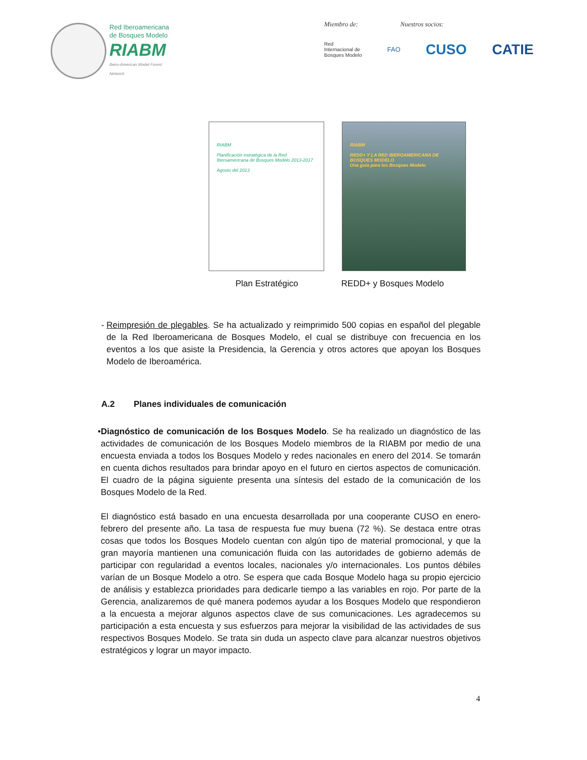Red Iberoamericana
de Bosques Modelo
RIABM
Ibero-American Model Forest Network
Miembro de: Nuestros socios:
Red
Internacional de
Bosques Modelo FAO CUSO CATIE
RIABM
Planificación estratégica de la Red Iberoamericana de Bosques Modelo 2013-2017
Agosto del 2013
RIABM
REDD+ Y LA RED IBEROAMERICANA DE BOSQUES MODELO
Una guía para los Bosques Modelo
Plan Estratégico REDD+ y Bosques Modelo
- Reimpresión de plegables. Se ha actualizado y reimprimido 500 copias en español del plegable de la Red Iberoamericana de Bosques Modelo, el cual se distribuye con frecuencia en los eventos a los que asiste la Presidencia, la Gerencia y otros actores que apoyan los Bosques Modelo de Iberoamérica.
A.2 Planes individuales de comunicación
• Diagnóstico de comunicación de los Bosques Modelo. Se ha realizado un diagnóstico de las actividades de comunicación de los Bosques Modelo miembros de la RIABM por medio de una encuesta enviada a todos los Bosques Modelo y redes nacionales en enero del 2014. Se tomarán en cuenta dichos resultados para brindar apoyo en el futuro en ciertos aspectos de comunicación. El cuadro de la página siguiente presenta una síntesis del estado de la comunicación de los Bosques Modelo de la Red.
El diagnóstico está basado en una encuesta desarrollada por una cooperante CUSO en enero-febrero del presente año. La tasa de respuesta fue muy buena (72 %). Se destaca entre otras cosas que todos los Bosques Modelo cuentan con algún tipo de material promocional, y que la gran mayoría mantienen una comunicación fluida con las autoridades de gobierno además de participar con regularidad a eventos locales, nacionales y/o internacionales. Los puntos débiles varían de un Bosque Modelo a otro. Se espera que cada Bosque Modelo haga su propio ejercicio de análisis y establezca prioridades para dedicarle tiempo a las variables en rojo. Por parte de la Gerencia, analizaremos de qué manera podemos ayudar a los Bosques Modelo que respondieron a la encuesta a mejorar algunos aspectos clave de sus comunicaciones. Les agradecemos su participación a esta encuesta y sus esfuerzos para mejorar la visibilidad de las actividades de sus respectivos Bosques Modelo. Se trata sin duda un aspecto clave para alcanzar nuestros objetivos estratégicos y lograr un mayor impacto.
4